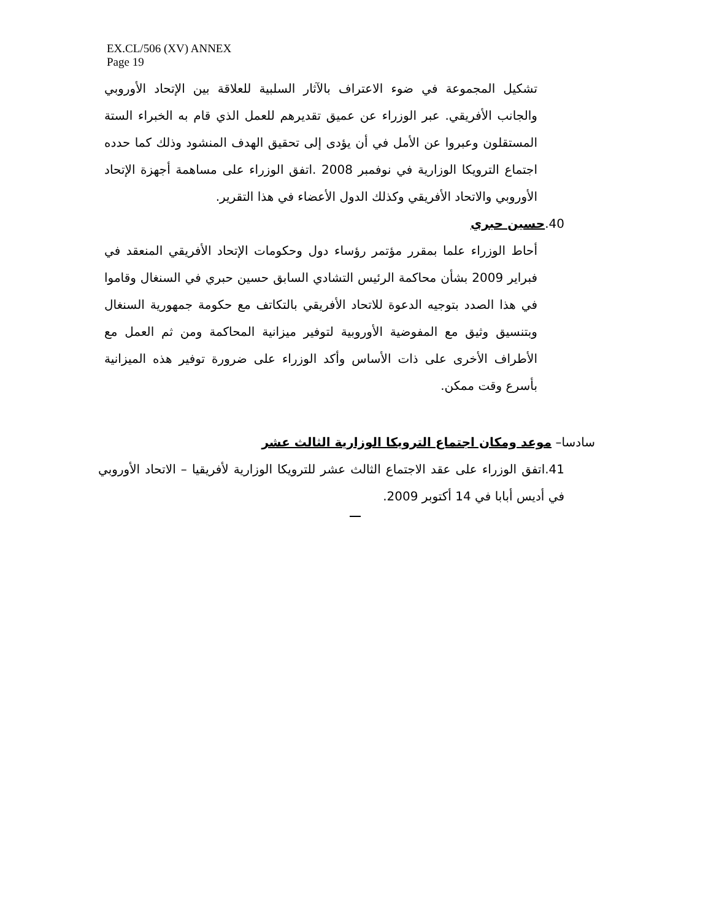EX.CL/506 (XV) ANNEX
Page 19
تشكيل المجموعة في ضوء الاعتراف بالآثار السلبية للعلاقة بين الإتحاد الأوروبي والجانب الأفريقي. عبر الوزراء عن عميق تقديرهم للعمل الذي قام به الخبراء الستة المستقلون وعبروا عن الأمل في أن يؤدى إلى تحقيق الهدف المنشود وذلك كما حدده اجتماع الترويكا الوزارية في نوفمبر 2008 .اتفق الوزراء على مساهمة أجهزة الإتحاد الأوروبي والاتحاد الأفريقي وكذلك الدول الأعضاء في هذا التقرير.
40.حسين حبري
أحاط الوزراء علما بمقرر مؤتمر رؤساء دول وحكومات الإتحاد الأفريقي المنعقد في فبراير 2009 بشأن محاكمة الرئيس التشادي السابق حسين حبري في السنغال وقاموا في هذا الصدد بتوجيه الدعوة للاتحاد الأفريقي بالتكاتف مع حكومة جمهورية السنغال وبتنسيق وثيق مع المفوضية الأوروبية لتوفير ميزانية المحاكمة ومن ثم العمل مع الأطراف الأخرى على ذات الأساس وأكد الوزراء على ضرورة توفير هذه الميزانية بأسرع وقت ممكن.
سادسا– موعد ومكان اجتماع الترويكا الوزارية الثالث عشر
41.اتفق الوزراء على عقد الاجتماع الثالث عشر للترويكا الوزارية لأفريقيا – الاتحاد الأوروبي في أديس أبابا في 14 أكتوبر 2009.